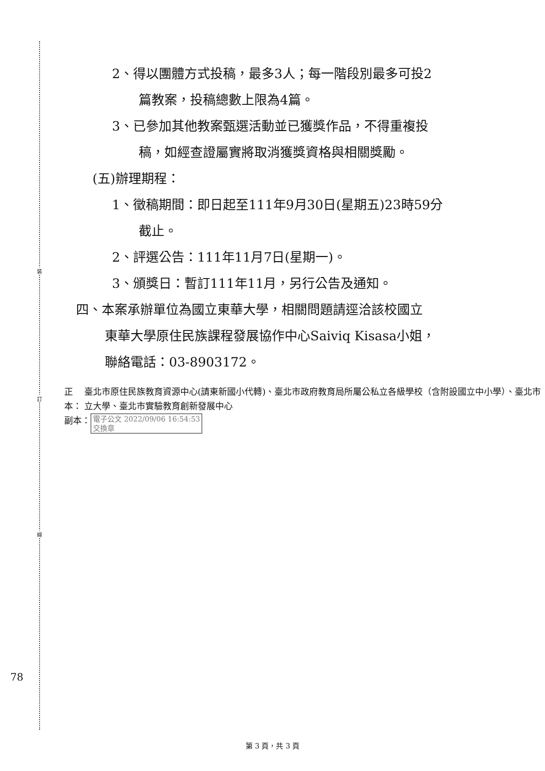裝
訂
線
78
2、得以團體方式投稿，最多3人；每一階段別最多可投2
篇教案，投稿總數上限為4篇。
3、已參加其他教案甄選活動並已獲獎作品，不得重複投
稿，如經查證屬實將取消獲獎資格與相關獎勵。
(五)辦理期程：
1、徵稿期間：即日起至111年9月30日(星期五)23時59分
截止。
2、評選公告：111年11月7日(星期一)。
3、頒獎日：暫訂111年11月，另行公告及通知。
四、本案承辦單位為國立東華大學，相關問題請逕洽該校國立
東華大學原住民族課程發展協作中心Saiviq Kisasa小姐，
聯絡電話：03-8903172。
正本： 臺北市原住民族教育資源中心(請東新國小代轉)、臺北市政府教育局所屬公私立各級學校（含附設國立中小學）、臺北市立大學、臺北市實驗教育創新發展中心
副本： 電子公文 2022/09/06 16:54:53
交換章
第 3 頁，共 3 頁